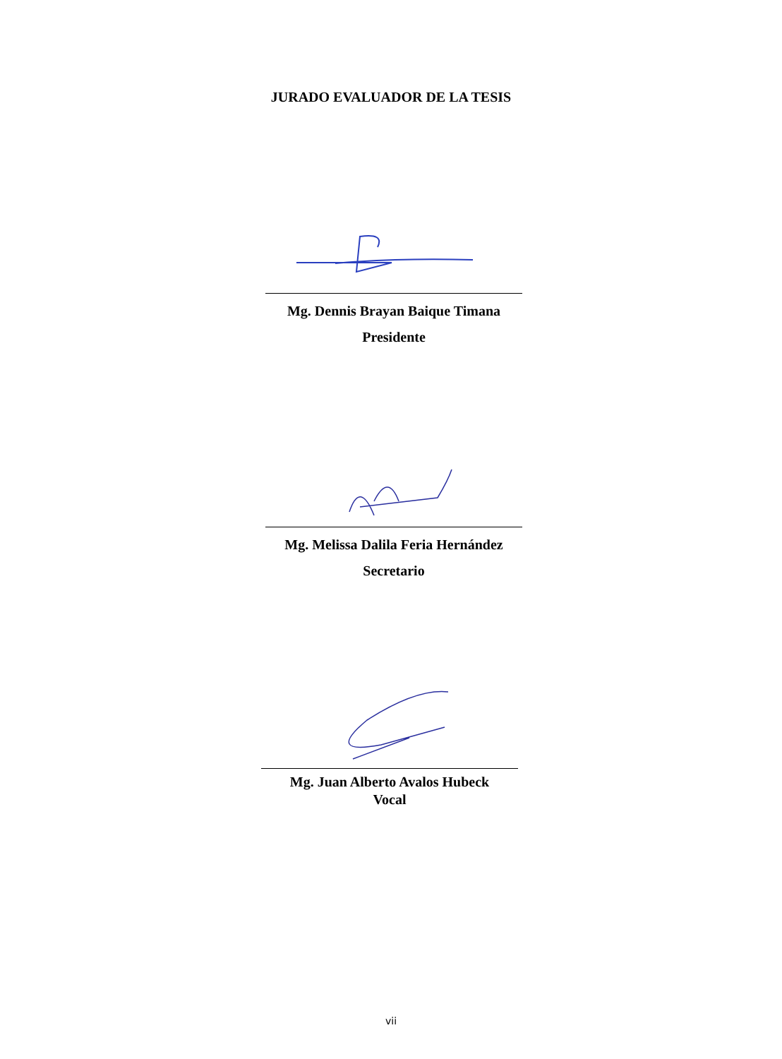JURADO EVALUADOR DE LA TESIS
Mg. Dennis Brayan Baique Timana
Presidente
Mg. Melissa Dalila Feria Hernández
Secretario
Mg. Juan Alberto Avalos Hubeck
Vocal
vii